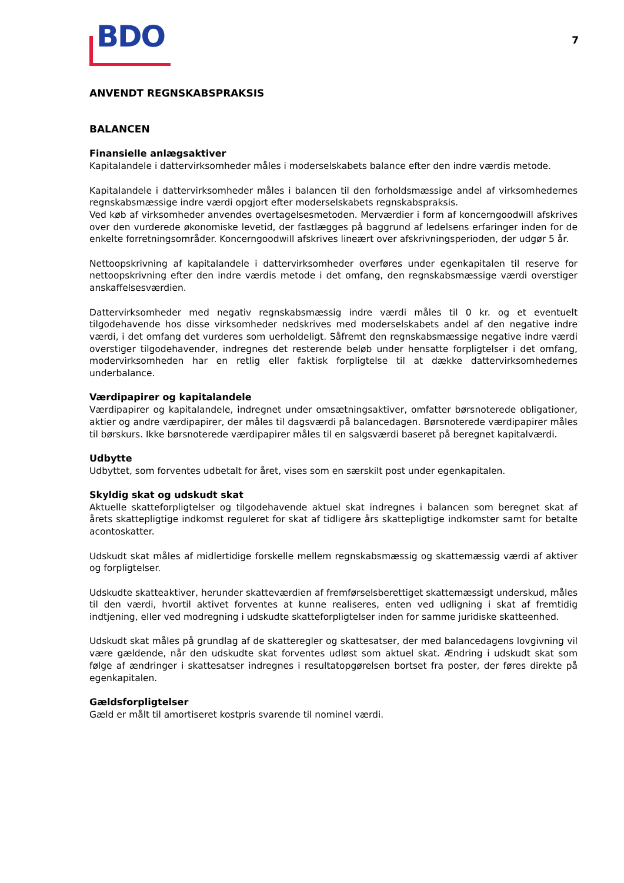BDO
7
ANVENDT REGNSKABSPRAKSIS
BALANCEN
Finansielle anlægsaktiver
Kapitalandele i dattervirksomheder måles i moderselskabets balance efter den indre værdis metode.
Kapitalandele i dattervirksomheder måles i balancen til den forholdsmæssige andel af virksomhedernes regnskabsmæssige indre værdi opgjort efter moderselskabets regnskabspraksis.
Ved køb af virksomheder anvendes overtagelsesmetoden. Merværdier i form af koncerngoodwill afskrives over den vurderede økonomiske levetid, der fastlægges på baggrund af ledelsens erfaringer inden for de enkelte forretningsområder. Koncerngoodwill afskrives lineært over afskrivningsperioden, der udgør 5 år.
Nettoopskrivning af kapitalandele i dattervirksomheder overføres under egenkapitalen til reserve for nettoopskrivning efter den indre værdis metode i det omfang, den regnskabsmæssige værdi overstiger anskaffelsesværdien.
Dattervirksomheder med negativ regnskabsmæssig indre værdi måles til 0 kr. og et eventuelt tilgodehavende hos disse virksomheder nedskrives med moderselskabets andel af den negative indre værdi, i det omfang det vurderes som uerholdeligt. Såfremt den regnskabsmæssige negative indre værdi overstiger tilgodehavender, indregnes det resterende beløb under hensatte forpligtelser i det omfang, modervirksomheden har en retlig eller faktisk forpligtelse til at dække dattervirksomhedernes underbalance.
Værdipapirer og kapitalandele
Værdipapirer og kapitalandele, indregnet under omsætningsaktiver, omfatter børsnoterede obligationer, aktier og andre værdipapirer, der måles til dagsværdi på balancedagen. Børsnoterede værdipapirer måles til børskurs. Ikke børsnoterede værdipapirer måles til en salgsværdi baseret på beregnet kapitalværdi.
Udbytte
Udbyttet, som forventes udbetalt for året, vises som en særskilt post under egenkapitalen.
Skyldig skat og udskudt skat
Aktuelle skatteforpligtelser og tilgodehavende aktuel skat indregnes i balancen som beregnet skat af årets skattepligtige indkomst reguleret for skat af tidligere års skattepligtige indkomster samt for betalte acontoskatter.
Udskudt skat måles af midlertidige forskelle mellem regnskabsmæssig og skattemæssig værdi af aktiver og forpligtelser.
Udskudte skatteaktiver, herunder skatteværdien af fremførselsberettiget skattemæssigt underskud, måles til den værdi, hvortil aktivet forventes at kunne realiseres, enten ved udligning i skat af fremtidig indtjening, eller ved modregning i udskudte skatteforpligtelser inden for samme juridiske skatteenhed.
Udskudt skat måles på grundlag af de skatteregler og skattesatser, der med balancedagens lovgivning vil være gældende, når den udskudte skat forventes udløst som aktuel skat. Ændring i udskudt skat som følge af ændringer i skattesatser indregnes i resultatopgørelsen bortset fra poster, der føres direkte på egenkapitalen.
Gældsforpligtelser
Gæld er målt til amortiseret kostpris svarende til nominel værdi.